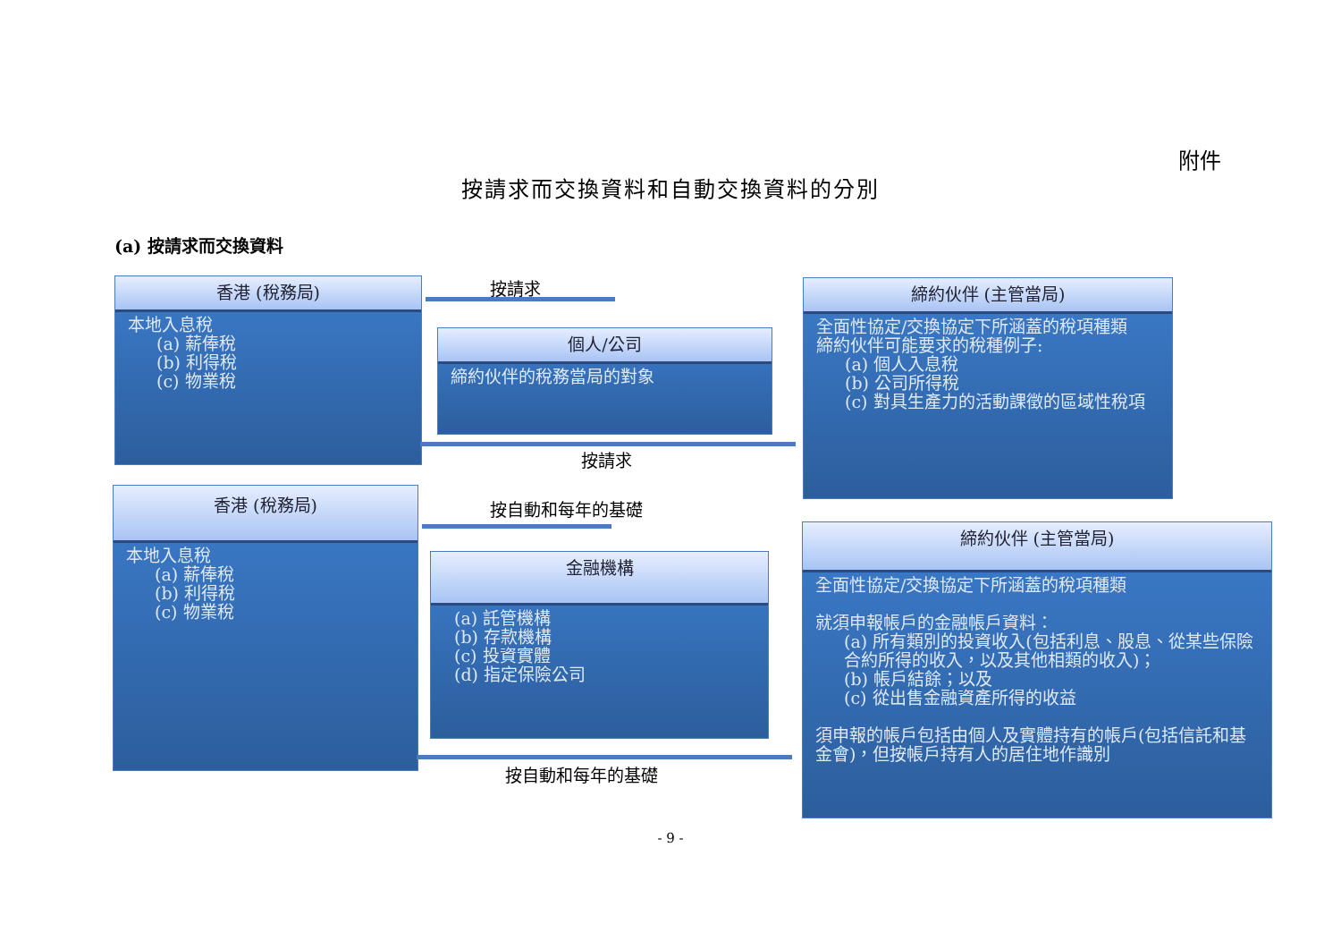附件
按請求而交換資料和自動交換資料的分別
(a) 按請求而交換資料
香港 (稅務局)
本地入息稅
(a) 薪俸稅
(b) 利得稅
(c) 物業稅
按請求
個人/公司
締約伙伴的稅務當局的對象
按請求
締約伙伴 (主管當局)
全面性協定/交換協定下所涵蓋的稅項種類
締約伙伴可能要求的稅種例子:
(a) 個人入息稅
(b) 公司所得稅
(c) 對具生產力的活動課徵的區域性稅項
香港 (稅務局)
本地入息稅
(a) 薪俸稅
(b) 利得稅
(c) 物業稅
按自動和每年的基礎
金融機構
(a) 託管機構
(b) 存款機構
(c) 投資實體
(d) 指定保險公司
按自動和每年的基礎
締約伙伴 (主管當局)
全面性協定/交換協定下所涵蓋的稅項種類
就須申報帳戶的金融帳戶資料：
(a) 所有類別的投資收入(包括利息、股息、從某些保險合約所得的收入，以及其他相類的收入)；
(b) 帳戶結餘；以及
(c) 從出售金融資產所得的收益
須申報的帳戶包括由個人及實體持有的帳戶(包括信託和基金會)，但按帳戶持有人的居住地作識別
- 9 -